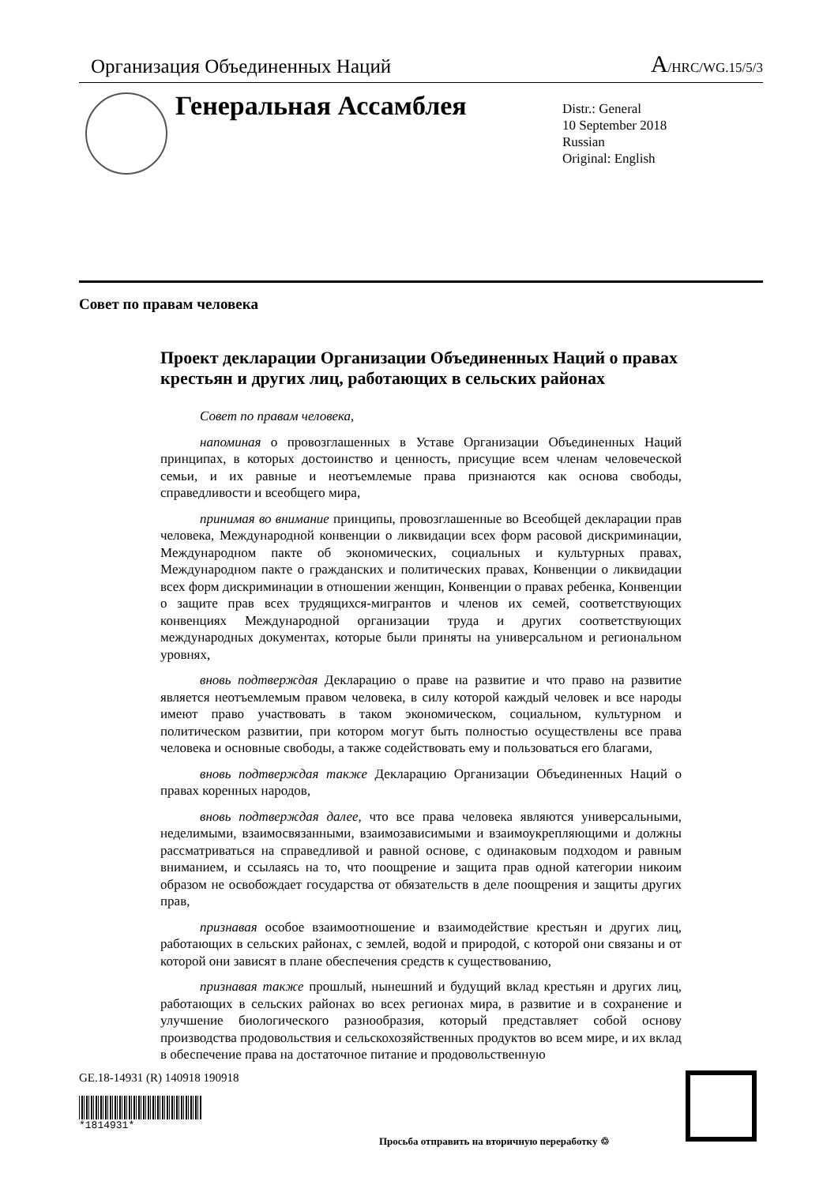Организация Объединенных Наций A/HRC/WG.15/5/3
Генеральная Ассамблея
Distr.: General
10 September 2018
Russian
Original: English
Совет по правам человека
Проект декларации Организации Объединенных Наций о правах крестьян и других лиц, работающих в сельских районах
Совет по правам человека,
напоминая о провозглашенных в Уставе Организации Объединенных Наций принципах, в которых достоинство и ценность, присущие всем членам человеческой семьи, и их равные и неотъемлемые права признаются как основа свободы, справедливости и всеобщего мира,
принимая во внимание принципы, провозглашенные во Всеобщей декларации прав человека, Международной конвенции о ликвидации всех форм расовой дискриминации, Международном пакте об экономических, социальных и культурных правах, Международном пакте о гражданских и политических правах, Конвенции о ликвидации всех форм дискриминации в отношении женщин, Конвенции о правах ребенка, Конвенции о защите прав всех трудящихся-мигрантов и членов их семей, соответствующих конвенциях Международной организации труда и других соответствующих международных документах, которые были приняты на универсальном и региональном уровнях,
вновь подтверждая Декларацию о праве на развитие и что право на развитие является неотъемлемым правом человека, в силу которой каждый человек и все народы имеют право участвовать в таком экономическом, социальном, культурном и политическом развитии, при котором могут быть полностью осуществлены все права человека и основные свободы, а также содействовать ему и пользоваться его благами,
вновь подтверждая также Декларацию Организации Объединенных Наций о правах коренных народов,
вновь подтверждая далее, что все права человека являются универсальными, неделимыми, взаимосвязанными, взаимозависимыми и взаимоукрепляющими и должны рассматриваться на справедливой и равной основе, с одинаковым подходом и равным вниманием, и ссылаясь на то, что поощрение и защита прав одной категории никоим образом не освобождает государства от обязательств в деле поощрения и защиты других прав,
признавая особое взаимоотношение и взаимодействие крестьян и других лиц, работающих в сельских районах, с землей, водой и природой, с которой они связаны и от которой они зависят в плане обеспечения средств к существованию,
признавая также прошлый, нынешний и будущий вклад крестьян и других лиц, работающих в сельских районах во всех регионах мира, в развитие и в сохранение и улучшение биологического разнообразия, который представляет собой основу производства продовольствия и сельскохозяйственных продуктов во всем мире, и их вклад в обеспечение права на достаточное питание и продовольственную
GE.18-14931 (R) 140918 190918
*1814931*
Просьба отправить на вторичную переработку ♲